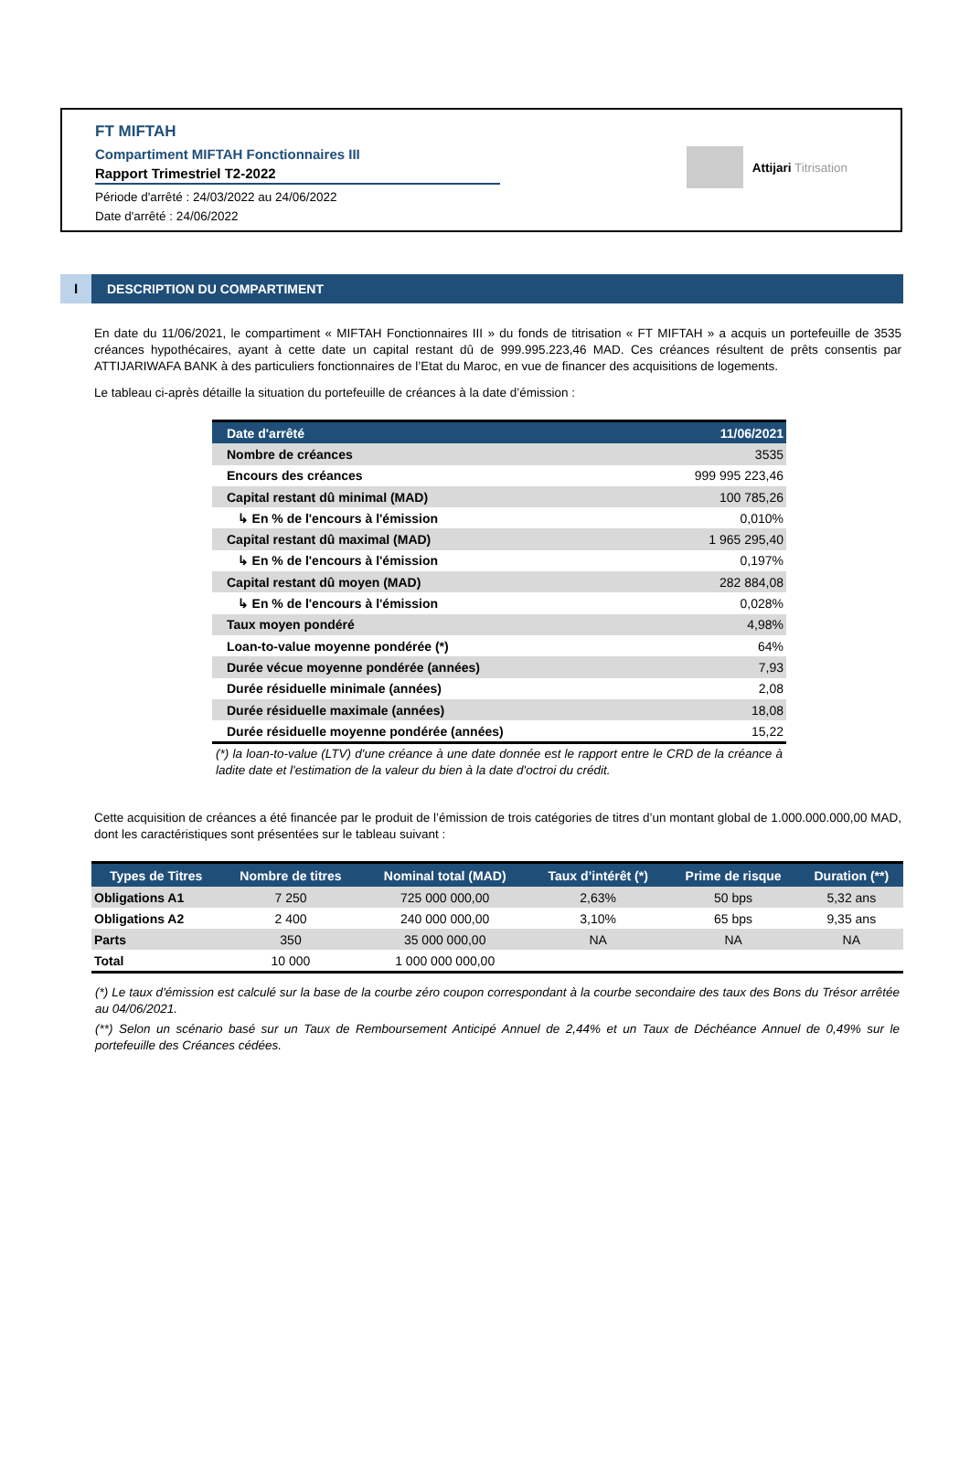FT MIFTAH
Compartiment MIFTAH Fonctionnaires III
Rapport Trimestriel T2-2022
Période d'arrêté : 24/03/2022 au 24/06/2022
Date d'arrêté : 24/06/2022
Attijari Titrisation
I DESCRIPTION DU COMPARTIMENT
En date du 11/06/2021, le compartiment « MIFTAH Fonctionnaires III » du fonds de titrisation « FT MIFTAH » a acquis un portefeuille de 3535 créances hypothécaires, ayant à cette date un capital restant dû de 999.995.223,46 MAD. Ces créances résultent de prêts consentis par ATTIJARIWAFA BANK à des particuliers fonctionnaires de l’Etat du Maroc, en vue de financer des acquisitions de logements.
Le tableau ci-après détaille la situation du portefeuille de créances à la date d’émission :
| Date d'arrêté | 11/06/2021 |
| --- | --- |
| Nombre de créances | 3535 |
| Encours des créances | 999 995 223,46 |
| Capital restant dû minimal (MAD) | 100 785,26 |
| ↳ En % de l'encours à l'émission | 0,010% |
| Capital restant dû maximal (MAD) | 1 965 295,40 |
| ↳ En % de l'encours à l'émission | 0,197% |
| Capital restant dû moyen (MAD) | 282 884,08 |
| ↳ En % de l'encours à l'émission | 0,028% |
| Taux moyen pondéré | 4,98% |
| Loan-to-value moyenne pondérée (*) | 64% |
| Durée vécue moyenne pondérée (années) | 7,93 |
| Durée résiduelle minimale (années) | 2,08 |
| Durée résiduelle maximale (années) | 18,08 |
| Durée résiduelle moyenne pondérée (années) | 15,22 |
(*) la loan-to-value (LTV) d'une créance à une date donnée est le rapport entre le CRD de la créance à ladite date et l'estimation de la valeur du bien à la date d'octroi du crédit.
Cette acquisition de créances a été financée par le produit de l’émission de trois catégories de titres d’un montant global de 1.000.000.000,00 MAD, dont les caractéristiques sont présentées sur le tableau suivant :
| Types de Titres | Nombre de titres | Nominal total (MAD) | Taux d’intérêt (*) | Prime de risque | Duration (**) |
| --- | --- | --- | --- | --- | --- |
| Obligations A1 | 7 250 | 725 000 000,00 | 2,63% | 50 bps | 5,32 ans |
| Obligations A2 | 2 400 | 240 000 000,00 | 3,10% | 65 bps | 9,35 ans |
| Parts | 350 | 35 000 000,00 | NA | NA | NA |
| Total | 10 000 | 1 000 000 000,00 | | | |
(*) Le taux d'émission est calculé sur la base de la courbe zéro coupon correspondant à la courbe secondaire des taux des Bons du Trésor arrêtée au 04/06/2021.
(**) Selon un scénario basé sur un Taux de Remboursement Anticipé Annuel de 2,44% et un Taux de Déchéance Annuel de 0,49% sur le portefeuille des Créances cédées.